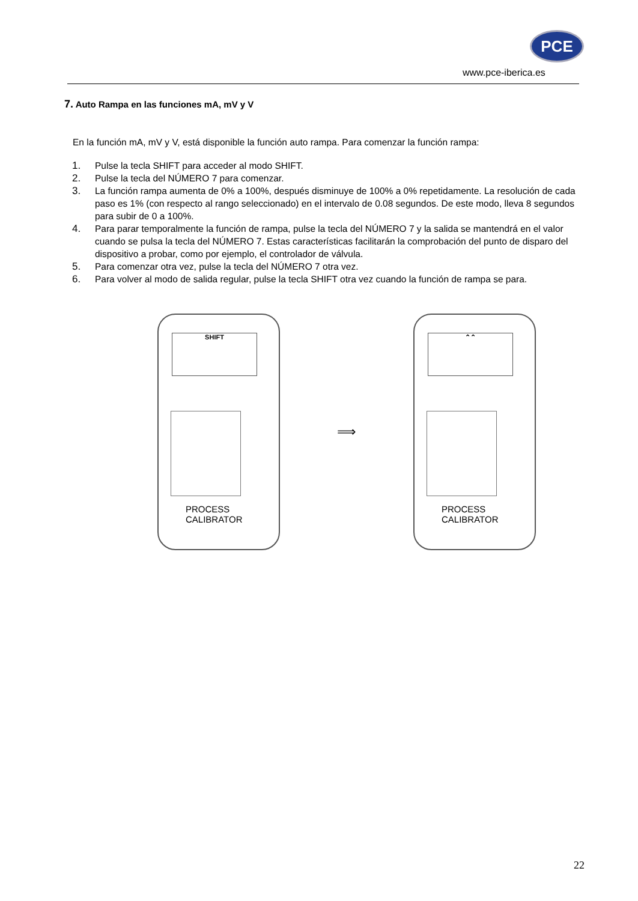PCE
www.pce-iberica.es
7. Auto Rampa en las funciones mA, mV y V
En la función mA, mV y V, está disponible la función auto rampa. Para comenzar la función rampa:
1. Pulse la tecla SHIFT para acceder al modo SHIFT.
2. Pulse la tecla del NÚMERO 7 para comenzar.
3. La función rampa aumenta de 0% a 100%, después disminuye de 100% a 0% repetidamente. La resolución de cada paso es 1% (con respecto al rango seleccionado) en el intervalo de 0.08 segundos. De este modo, lleva 8 segundos para subir de 0 a 100%.
4. Para parar temporalmente la función de rampa, pulse la tecla del NÚMERO 7 y la salida se mantendrá en el valor cuando se pulsa la tecla del NÚMERO 7. Estas características facilitarán la comprobación del punto de disparo del dispositivo a probar, como por ejemplo, el controlador de válvula.
5. Para comenzar otra vez, pulse la tecla del NÚMERO 7 otra vez.
6. Para volver al modo de salida regular, pulse la tecla SHIFT otra vez cuando la función de rampa se para.
SHIFT
PROCESS
CALIBRATOR
⟹
⌃⌃
PROCESS
CALIBRATOR
22